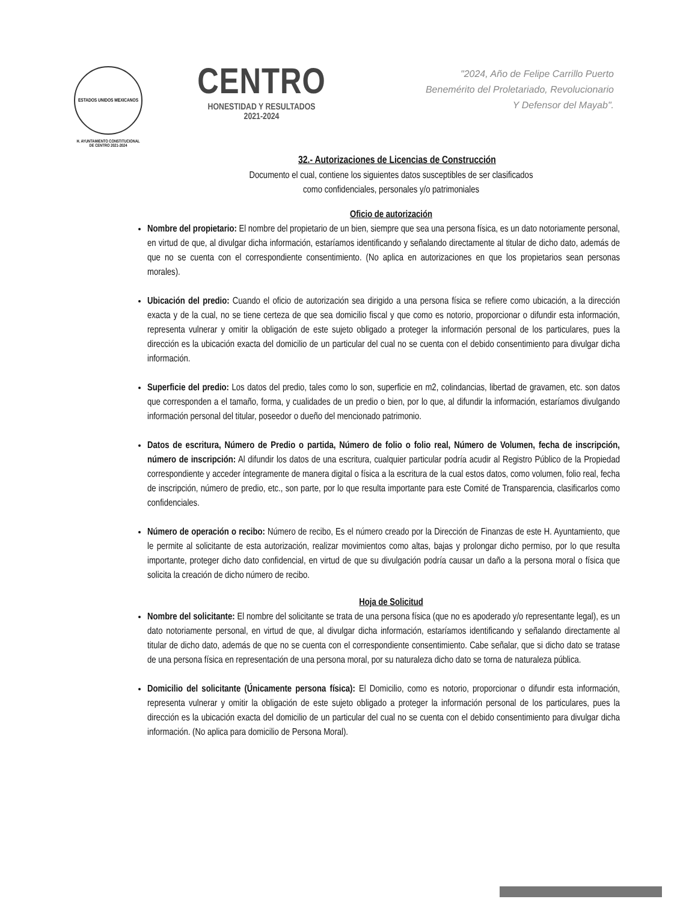ESTADOS UNIDOS MEXICANOS
H. AYUNTAMIENTO CONSTITUCIONAL
DE CENTRO 2021-2024
CENTRO
HONESTIDAD Y RESULTADOS
2021-2024
"2024, Año de Felipe Carrillo Puerto
Benemérito del Proletariado, Revolucionario
Y Defensor del Mayab".
32.- Autorizaciones de Licencias de Construcción
Documento el cual, contiene los siguientes datos susceptibles de ser clasificados
como confidenciales, personales y/o patrimoniales
Oficio de autorización
Nombre del propietario: El nombre del propietario de un bien, siempre que sea una persona física, es un dato notoriamente personal, en virtud de que, al divulgar dicha información, estaríamos identificando y señalando directamente al titular de dicho dato, además de que no se cuenta con el correspondiente consentimiento. (No aplica en autorizaciones en que los propietarios sean personas morales).
Ubicación del predio: Cuando el oficio de autorización sea dirigido a una persona física se refiere como ubicación, a la dirección exacta y de la cual, no se tiene certeza de que sea domicilio fiscal y que como es notorio, proporcionar o difundir esta información, representa vulnerar y omitir la obligación de este sujeto obligado a proteger la información personal de los particulares, pues la dirección es la ubicación exacta del domicilio de un particular del cual no se cuenta con el debido consentimiento para divulgar dicha información.
Superficie del predio: Los datos del predio, tales como lo son, superficie en m2, colindancias, libertad de gravamen, etc. son datos que corresponden a el tamaño, forma, y cualidades de un predio o bien, por lo que, al difundir la información, estaríamos divulgando información personal del titular, poseedor o dueño del mencionado patrimonio.
Datos de escritura, Número de Predio o partida, Número de folio o folio real, Número de Volumen, fecha de inscripción, número de inscripción: Al difundir los datos de una escritura, cualquier particular podría acudir al Registro Público de la Propiedad correspondiente y acceder íntegramente de manera digital o física a la escritura de la cual estos datos, como volumen, folio real, fecha de inscripción, número de predio, etc., son parte, por lo que resulta importante para este Comité de Transparencia, clasificarlos como confidenciales.
Número de operación o recibo: Número de recibo, Es el número creado por la Dirección de Finanzas de este H. Ayuntamiento, que le permite al solicitante de esta autorización, realizar movimientos como altas, bajas y prolongar dicho permiso, por lo que resulta importante, proteger dicho dato confidencial, en virtud de que su divulgación podría causar un daño a la persona moral o física que solicita la creación de dicho número de recibo.
Hoja de Solicitud
Nombre del solicitante: El nombre del solicitante se trata de una persona física (que no es apoderado y/o representante legal), es un dato notoriamente personal, en virtud de que, al divulgar dicha información, estaríamos identificando y señalando directamente al titular de dicho dato, además de que no se cuenta con el correspondiente consentimiento. Cabe señalar, que si dicho dato se tratase de una persona física en representación de una persona moral, por su naturaleza dicho dato se torna de naturaleza pública.
Domicilio del solicitante (Únicamente persona física): El Domicilio, como es notorio, proporcionar o difundir esta información, representa vulnerar y omitir la obligación de este sujeto obligado a proteger la información personal de los particulares, pues la dirección es la ubicación exacta del domicilio de un particular del cual no se cuenta con el debido consentimiento para divulgar dicha información. (No aplica para domicilio de Persona Moral).